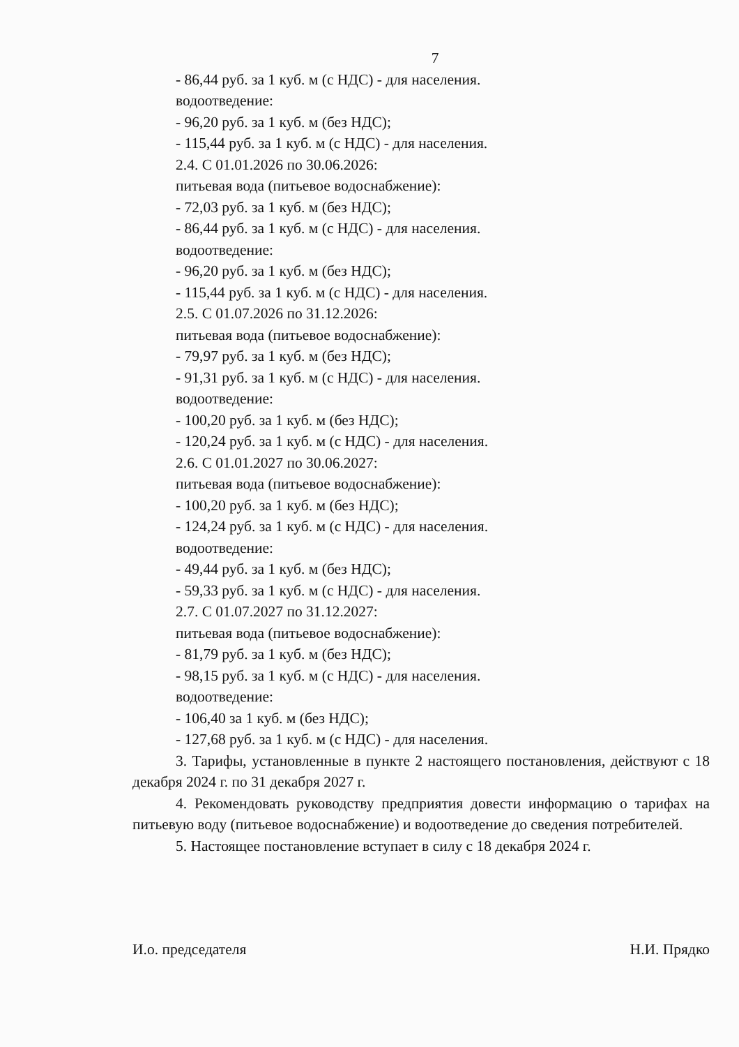7
- 86,44 руб. за 1 куб. м (с НДС) - для населения.
водоотведение:
- 96,20 руб. за 1 куб. м (без НДС);
- 115,44 руб. за 1 куб. м (с НДС) - для населения.
2.4. С 01.01.2026 по 30.06.2026:
питьевая вода (питьевое водоснабжение):
- 72,03 руб. за 1 куб. м (без НДС);
- 86,44 руб. за 1 куб. м (с НДС) - для населения.
водоотведение:
- 96,20 руб. за 1 куб. м (без НДС);
- 115,44 руб. за 1 куб. м (с НДС) - для населения.
2.5. С 01.07.2026 по 31.12.2026:
питьевая вода (питьевое водоснабжение):
- 79,97 руб. за 1 куб. м (без НДС);
- 91,31 руб. за 1 куб. м (с НДС) - для населения.
водоотведение:
- 100,20 руб. за 1 куб. м (без НДС);
- 120,24 руб. за 1 куб. м (с НДС) - для населения.
2.6. С 01.01.2027 по 30.06.2027:
питьевая вода (питьевое водоснабжение):
- 100,20 руб. за 1 куб. м (без НДС);
- 124,24 руб. за 1 куб. м (с НДС) - для населения.
водоотведение:
- 49,44 руб. за 1 куб. м (без НДС);
- 59,33 руб. за 1 куб. м (с НДС) - для населения.
2.7. С 01.07.2027 по 31.12.2027:
питьевая вода (питьевое водоснабжение):
- 81,79 руб. за 1 куб. м (без НДС);
- 98,15 руб. за 1 куб. м (с НДС) - для населения.
водоотведение:
- 106,40 за 1 куб. м (без НДС);
- 127,68 руб. за 1 куб. м (с НДС) - для населения.
3. Тарифы, установленные в пункте 2 настоящего постановления, действуют с 18 декабря 2024 г. по 31 декабря 2027 г.
4. Рекомендовать руководству предприятия довести информацию о тарифах на питьевую воду (питьевое водоснабжение) и водоотведение до сведения потребителей.
5. Настоящее постановление вступает в силу с 18 декабря 2024 г.
И.о. председателя Н.И. Прядко